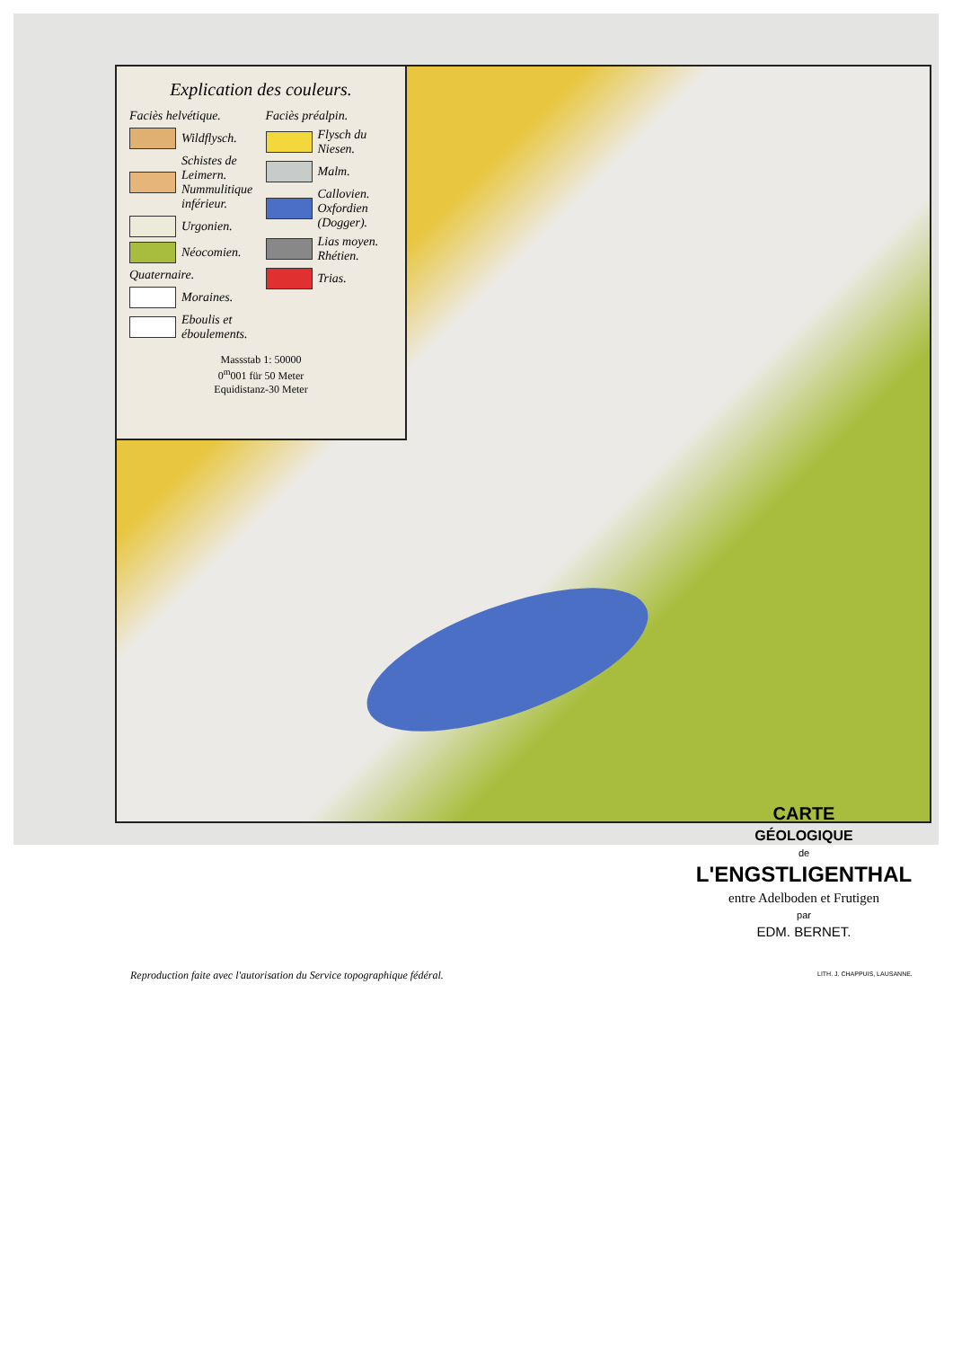Explication des couleurs.
Faciès helvétique.
Wildflysch.
Schistes de Leimern. Nummulitique inférieur.
Urgonien.
Néocomien.
Quaternaire.
Moraines.
Eboulis et éboulements.
Faciès préalpin.
Flysch du Niesen.
Malm.
Callovien. Oxfordien (Dogger).
Lias moyen. Rhétien.
Trias.
Massstab 1: 50000
0<sup>m</sup>001 für 50 Meter
Equidistanz-30 Meter
CARTE
GÉOLOGIQUE
de
L'ENGSTLIGENTHAL
entre Adelboden et Frutigen
par
EDM. BERNET.
Reproduction faite avec l'autorisation du Service topographique fédéral.
LITH. J. CHAPPUIS, LAUSANNE.